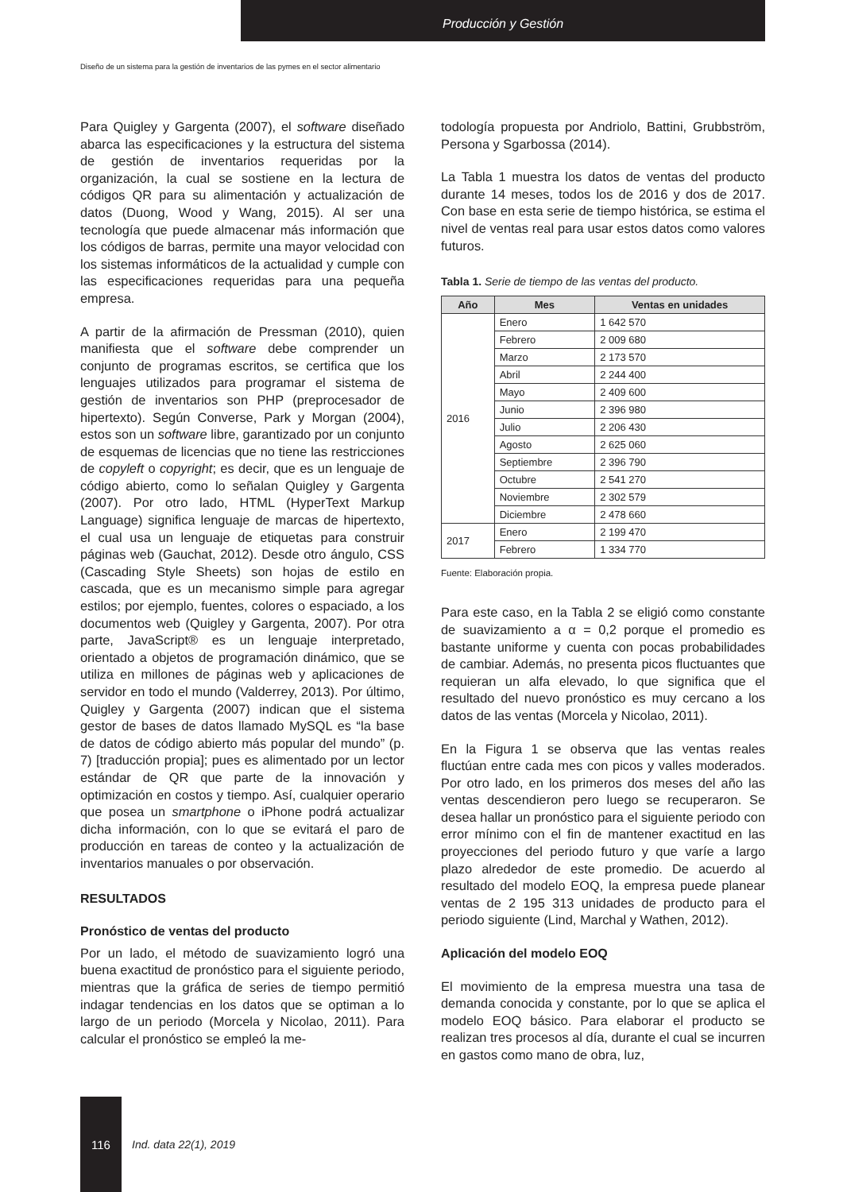Producción y Gestión
Diseño de un sistema para la gestión de inventarios de las pymes en el sector alimentario
Para Quigley y Gargenta (2007), el software diseñado abarca las especificaciones y la estructura del sistema de gestión de inventarios requeridas por la organización, la cual se sostiene en la lectura de códigos QR para su alimentación y actualización de datos (Duong, Wood y Wang, 2015). Al ser una tecnología que puede almacenar más información que los códigos de barras, permite una mayor velocidad con los sistemas informáticos de la actualidad y cumple con las especificaciones requeridas para una pequeña empresa.
A partir de la afirmación de Pressman (2010), quien manifiesta que el software debe comprender un conjunto de programas escritos, se certifica que los lenguajes utilizados para programar el sistema de gestión de inventarios son PHP (preprocesador de hipertexto). Según Converse, Park y Morgan (2004), estos son un software libre, garantizado por un conjunto de esquemas de licencias que no tiene las restricciones de copyleft o copyright; es decir, que es un lenguaje de código abierto, como lo señalan Quigley y Gargenta (2007). Por otro lado, HTML (HyperText Markup Language) significa lenguaje de marcas de hipertexto, el cual usa un lenguaje de etiquetas para construir páginas web (Gauchat, 2012). Desde otro ángulo, CSS (Cascading Style Sheets) son hojas de estilo en cascada, que es un mecanismo simple para agregar estilos; por ejemplo, fuentes, colores o espaciado, a los documentos web (Quigley y Gargenta, 2007). Por otra parte, JavaScript® es un lenguaje interpretado, orientado a objetos de programación dinámico, que se utiliza en millones de páginas web y aplicaciones de servidor en todo el mundo (Valderrey, 2013). Por último, Quigley y Gargenta (2007) indican que el sistema gestor de bases de datos llamado MySQL es “la base de datos de código abierto más popular del mundo” (p. 7) [traducción propia]; pues es alimentado por un lector estándar de QR que parte de la innovación y optimización en costos y tiempo. Así, cualquier operario que posea un smartphone o iPhone podrá actualizar dicha información, con lo que se evitará el paro de producción en tareas de conteo y la actualización de inventarios manuales o por observación.
RESULTADOS
Pronóstico de ventas del producto
Por un lado, el método de suavizamiento logró una buena exactitud de pronóstico para el siguiente periodo, mientras que la gráfica de series de tiempo permitió indagar tendencias en los datos que se optiman a lo largo de un periodo (Morcela y Nicolao, 2011). Para calcular el pronóstico se empleó la me-
todología propuesta por Andriolo, Battini, Grubbström, Persona y Sgarbossa (2014).
La Tabla 1 muestra los datos de ventas del producto durante 14 meses, todos los de 2016 y dos de 2017. Con base en esta serie de tiempo histórica, se estima el nivel de ventas real para usar estos datos como valores futuros.
Tabla 1. Serie de tiempo de las ventas del producto.
| Año | Mes | Ventas en unidades |
| --- | --- | --- |
| 2016 | Enero | 1 642 570 |
| | Febrero | 2 009 680 |
| | Marzo | 2 173 570 |
| | Abril | 2 244 400 |
| | Mayo | 2 409 600 |
| | Junio | 2 396 980 |
| | Julio | 2 206 430 |
| | Agosto | 2 625 060 |
| | Septiembre | 2 396 790 |
| | Octubre | 2 541 270 |
| | Noviembre | 2 302 579 |
| | Diciembre | 2 478 660 |
| 2017 | Enero | 2 199 470 |
| | Febrero | 1 334 770 |
Fuente: Elaboración propia.
Para este caso, en la Tabla 2 se eligió como constante de suavizamiento a α = 0,2 porque el promedio es bastante uniforme y cuenta con pocas probabilidades de cambiar. Además, no presenta picos fluctuantes que requieran un alfa elevado, lo que significa que el resultado del nuevo pronóstico es muy cercano a los datos de las ventas (Morcela y Nicolao, 2011).
En la Figura 1 se observa que las ventas reales fluctúan entre cada mes con picos y valles moderados. Por otro lado, en los primeros dos meses del año las ventas descendieron pero luego se recuperaron. Se desea hallar un pronóstico para el siguiente periodo con error mínimo con el fin de mantener exactitud en las proyecciones del periodo futuro y que varíe a largo plazo alrededor de este promedio. De acuerdo al resultado del modelo EOQ, la empresa puede planear ventas de 2 195 313 unidades de producto para el periodo siguiente (Lind, Marchal y Wathen, 2012).
Aplicación del modelo EOQ
El movimiento de la empresa muestra una tasa de demanda conocida y constante, por lo que se aplica el modelo EOQ básico. Para elaborar el producto se realizan tres procesos al día, durante el cual se incurren en gastos como mano de obra, luz,
116 Ind. data 22(1), 2019